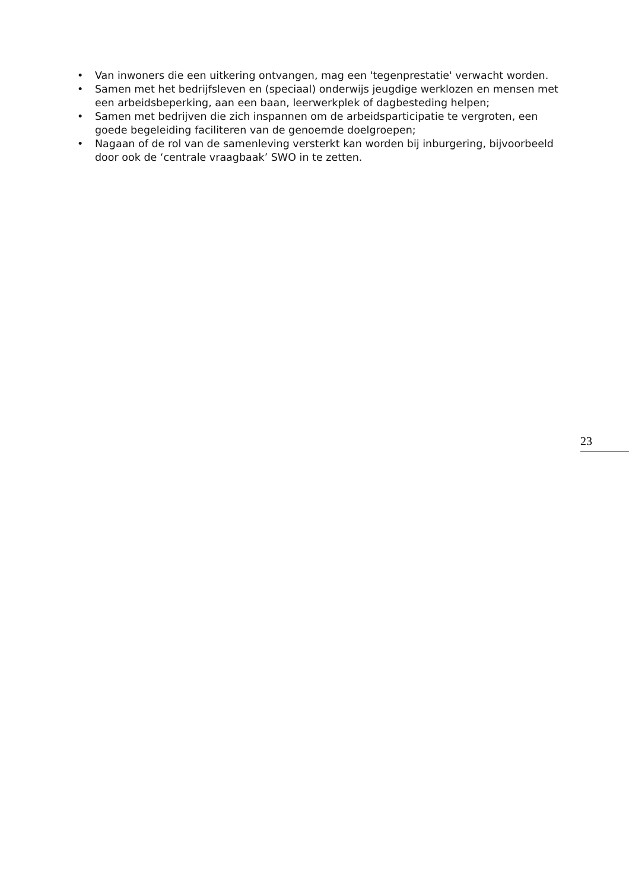• Van inwoners die een uitkering ontvangen, mag een 'tegenprestatie' verwacht worden.
• Samen met het bedrijfsleven en (speciaal) onderwijs jeugdige werklozen en mensen met een arbeidsbeperking, aan een baan, leerwerkplek of dagbesteding helpen;
• Samen met bedrijven die zich inspannen om de arbeidsparticipatie te vergroten, een goede begeleiding faciliteren van de genoemde doelgroepen;
• Nagaan of de rol van de samenleving versterkt kan worden bij inburgering, bijvoorbeeld door ook de ‘centrale vraagbaak’ SWO in te zetten.
23